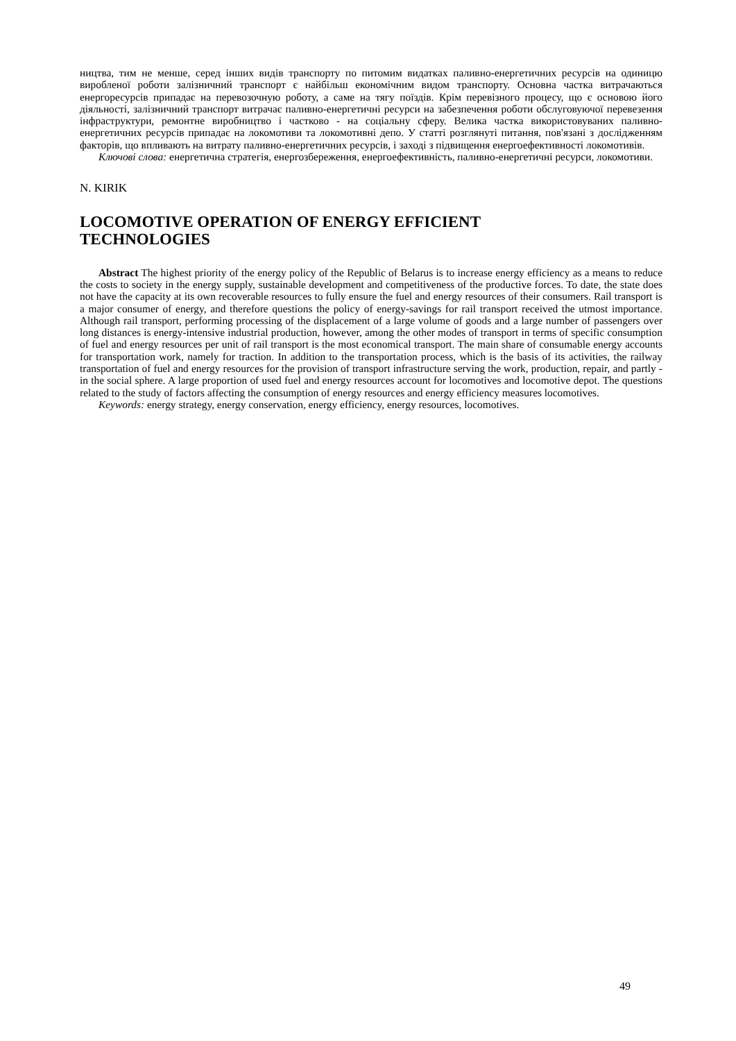ництва, тим не менше, серед інших видів транспорту по питомим видатках паливно-енергетичних ресурсів на одиницю виробленої роботи залізничний транспорт є найбільш економічним видом транспорту. Основна частка витрачаються енергоресурсів припадає на перевозочную роботу, а саме на тягу поїздів. Крім перевізного процесу, що є основою його діяльності, залізничний транспорт витрачає паливно-енергетичні ресурси на забезпечення роботи обслуговуючої перевезення інфраструктури, ремонтне виробництво і частково - на соціальну сферу. Велика частка використовуваних паливно-енергетичних ресурсів припадає на локомотиви та локомотивні депо. У статті розглянуті питання, пов'язані з дослідженням факторів, що впливають на витрату паливно-енергетичних ресурсів, і заході з підвищення енергоефективності локомотивів.
Ключові слова: енергетична стратегія, енергозбереження, енергоефективність, паливно-енергетичні ресурси, локомотиви.
N. KIRIK
LOCOMOTIVE OPERATION OF ENERGY EFFICIENT
TECHNOLOGIES
Abstract The highest priority of the energy policy of the Republic of Belarus is to increase energy efficiency as a means to reduce the costs to society in the energy supply, sustainable development and competitiveness of the productive forces. To date, the state does not have the capacity at its own recoverable resources to fully ensure the fuel and energy resources of their consumers. Rail transport is a major consumer of energy, and therefore questions the policy of energy-savings for rail transport received the utmost importance. Although rail transport, performing processing of the displacement of a large volume of goods and a large number of passengers over long distances is energy-intensive industrial production, however, among the other modes of transport in terms of specific consumption of fuel and energy resources per unit of rail transport is the most economical transport. The main share of consumable energy accounts for transportation work, namely for traction. In addition to the transportation process, which is the basis of its activities, the railway transportation of fuel and energy resources for the provision of transport infrastructure serving the work, production, repair, and partly - in the social sphere. A large proportion of used fuel and energy resources account for locomotives and locomotive depot. The questions related to the study of factors affecting the consumption of energy resources and energy efficiency measures locomotives.
Keywords: energy strategy, energy conservation, energy efficiency, energy resources, locomotives.
49